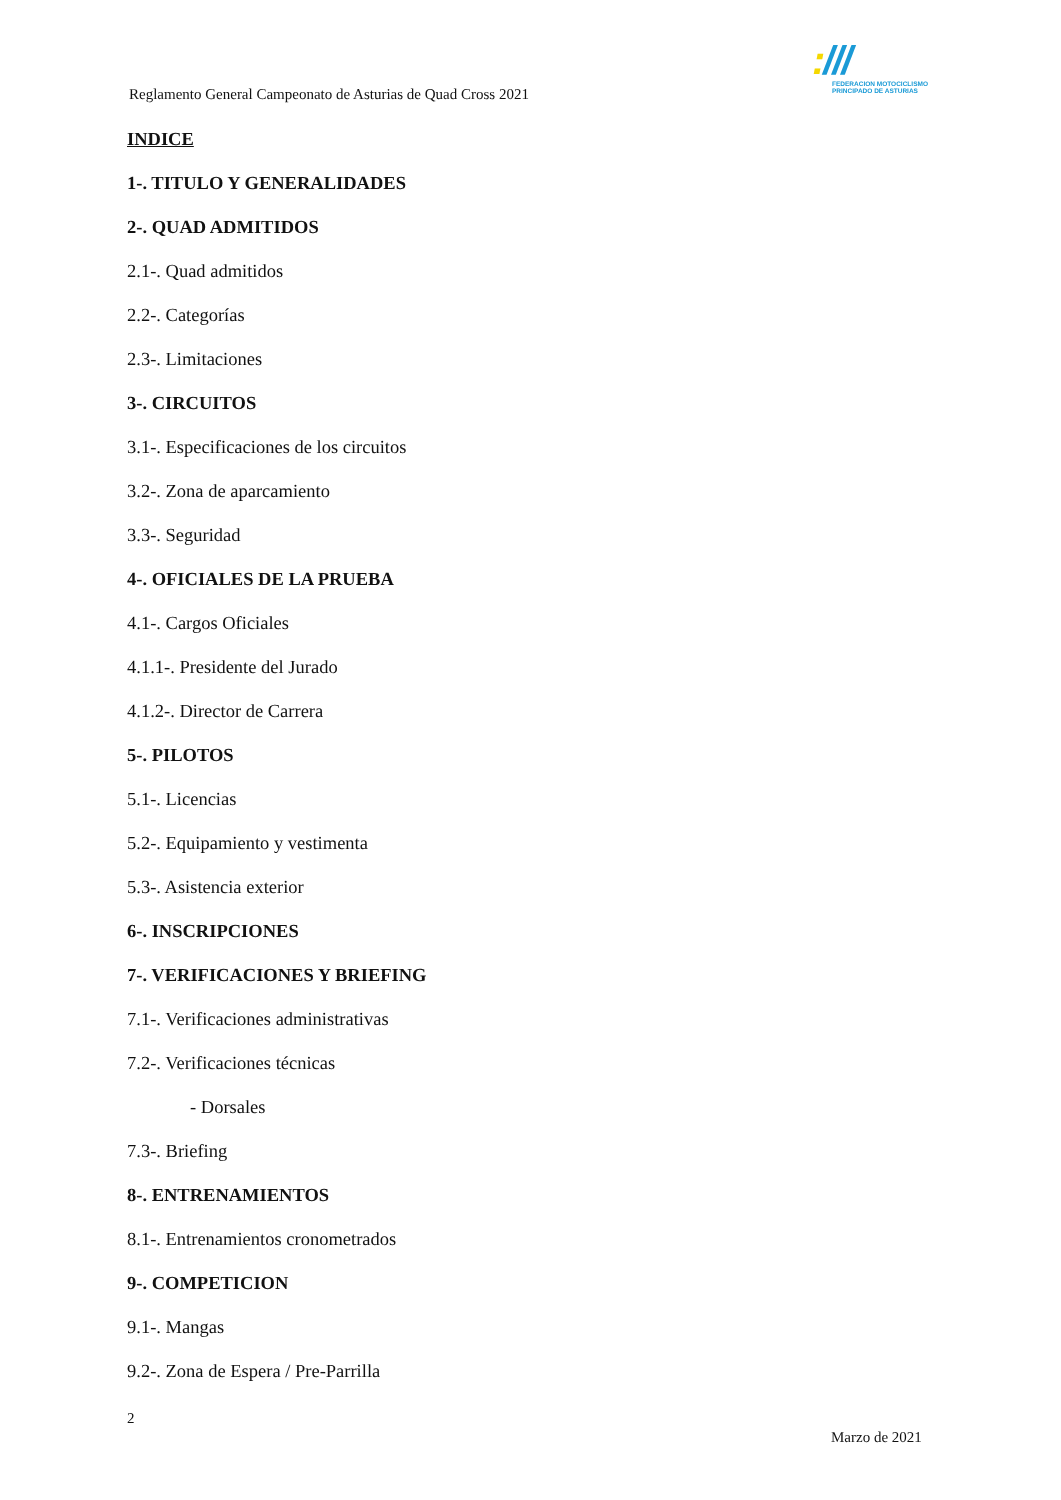:///
FEDERACION MOTOCICLISMO
PRINCIPADO DE ASTURIAS
Reglamento General Campeonato de Asturias de Quad Cross 2021
INDICE
1-. TITULO Y GENERALIDADES
2-. QUAD ADMITIDOS
2.1-. Quad admitidos
2.2-. Categorías
2.3-. Limitaciones
3-. CIRCUITOS
3.1-. Especificaciones de los circuitos
3.2-. Zona de aparcamiento
3.3-. Seguridad
4-. OFICIALES DE LA PRUEBA
4.1-. Cargos Oficiales
4.1.1-. Presidente del Jurado
4.1.2-. Director de Carrera
5-. PILOTOS
5.1-. Licencias
5.2-. Equipamiento y vestimenta
5.3-. Asistencia exterior
6-. INSCRIPCIONES
7-. VERIFICACIONES Y BRIEFING
7.1-. Verificaciones administrativas
7.2-. Verificaciones técnicas
- Dorsales
7.3-. Briefing
8-. ENTRENAMIENTOS
8.1-. Entrenamientos cronometrados
9-. COMPETICION
9.1-. Mangas
9.2-. Zona de Espera / Pre-Parrilla
2
Marzo de 2021